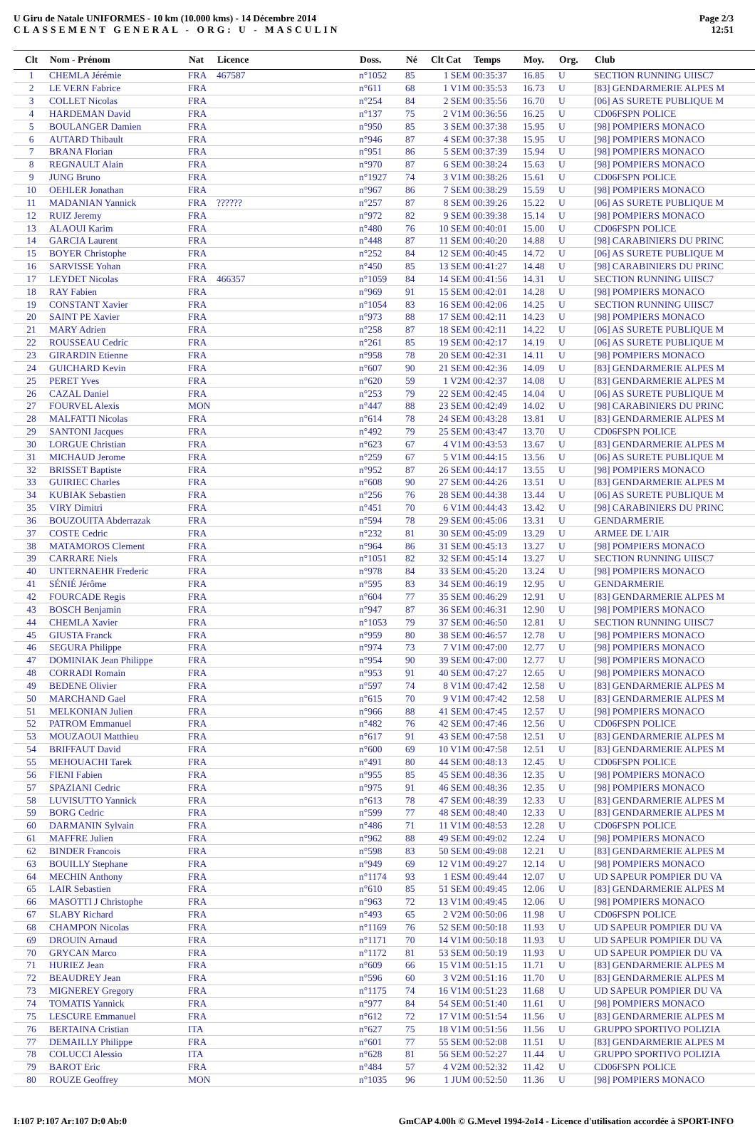U Giru de Natale UNIFORMES - 10 km (10.000 kms) - 14 Décembre 2014
CLASSEMENT GENERAL - ORG: U - MASCULIN
Page 2/3
12:51
| Clt | Nom - Prénom | Nat | Licence | Doss. | Né | Clt Cat | Temps | Moy. | Org. | Club |
| --- | --- | --- | --- | --- | --- | --- | --- | --- | --- | --- |
| 1 | CHEMLA Jérémie | FRA | 467587 | n°1052 | 85 | 1 SEM | 00:35:37 | 16.85 | U | SECTION RUNNING UIISC7 |
| 2 | LE VERN Fabrice | FRA | | n°611 | 68 | 1 V1M | 00:35:53 | 16.73 | U | [83] GENDARMERIE ALPES M |
| 3 | COLLET Nicolas | FRA | | n°254 | 84 | 2 SEM | 00:35:56 | 16.70 | U | [06] AS SURETE PUBLIQUE M |
| 4 | HARDEMAN David | FRA | | n°137 | 75 | 2 V1M | 00:36:56 | 16.25 | U | CD06FSPN POLICE |
| 5 | BOULANGER Damien | FRA | | n°950 | 85 | 3 SEM | 00:37:38 | 15.95 | U | [98] POMPIERS MONACO |
| 6 | AUTARD Thibault | FRA | | n°946 | 87 | 4 SEM | 00:37:38 | 15.95 | U | [98] POMPIERS MONACO |
| 7 | BRANA Florian | FRA | | n°951 | 86 | 5 SEM | 00:37:39 | 15.94 | U | [98] POMPIERS MONACO |
| 8 | REGNAULT Alain | FRA | | n°970 | 87 | 6 SEM | 00:38:24 | 15.63 | U | [98] POMPIERS MONACO |
| 9 | JUNG Bruno | FRA | | n°1927 | 74 | 3 V1M | 00:38:26 | 15.61 | U | CD06FSPN POLICE |
| 10 | OEHLER Jonathan | FRA | | n°967 | 86 | 7 SEM | 00:38:29 | 15.59 | U | [98] POMPIERS MONACO |
| 11 | MADANIAN Yannick | FRA | ?????? | n°257 | 87 | 8 SEM | 00:39:26 | 15.22 | U | [06] AS SURETE PUBLIQUE M |
| 12 | RUIZ Jeremy | FRA | | n°972 | 82 | 9 SEM | 00:39:38 | 15.14 | U | [98] POMPIERS MONACO |
| 13 | ALAOUI Karim | FRA | | n°480 | 76 | 10 SEM | 00:40:01 | 15.00 | U | CD06FSPN POLICE |
| 14 | GARCIA Laurent | FRA | | n°448 | 87 | 11 SEM | 00:40:20 | 14.88 | U | [98] CARABINIERS DU PRINC |
| 15 | BOYER Christophe | FRA | | n°252 | 84 | 12 SEM | 00:40:45 | 14.72 | U | [06] AS SURETE PUBLIQUE M |
| 16 | SARVISSE Yohan | FRA | | n°450 | 85 | 13 SEM | 00:41:27 | 14.48 | U | [98] CARABINIERS DU PRINC |
| 17 | LEYDET Nicolas | FRA | 466357 | n°1059 | 84 | 14 SEM | 00:41:56 | 14.31 | U | SECTION RUNNING UIISC7 |
| 18 | RAY Fabien | FRA | | n°969 | 91 | 15 SEM | 00:42:01 | 14.28 | U | [98] POMPIERS MONACO |
| 19 | CONSTANT Xavier | FRA | | n°1054 | 83 | 16 SEM | 00:42:06 | 14.25 | U | SECTION RUNNING UIISC7 |
| 20 | SAINT PE Xavier | FRA | | n°973 | 88 | 17 SEM | 00:42:11 | 14.23 | U | [98] POMPIERS MONACO |
| 21 | MARY Adrien | FRA | | n°258 | 87 | 18 SEM | 00:42:11 | 14.22 | U | [06] AS SURETE PUBLIQUE M |
| 22 | ROUSSEAU Cedric | FRA | | n°261 | 85 | 19 SEM | 00:42:17 | 14.19 | U | [06] AS SURETE PUBLIQUE M |
| 23 | GIRARDIN Etienne | FRA | | n°958 | 78 | 20 SEM | 00:42:31 | 14.11 | U | [98] POMPIERS MONACO |
| 24 | GUICHARD Kevin | FRA | | n°607 | 90 | 21 SEM | 00:42:36 | 14.09 | U | [83] GENDARMERIE ALPES M |
| 25 | PERET Yves | FRA | | n°620 | 59 | 1 V2M | 00:42:37 | 14.08 | U | [83] GENDARMERIE ALPES M |
| 26 | CAZAL Daniel | FRA | | n°253 | 79 | 22 SEM | 00:42:45 | 14.04 | U | [06] AS SURETE PUBLIQUE M |
| 27 | FOURVEL Alexis | MON | | n°447 | 88 | 23 SEM | 00:42:49 | 14.02 | U | [98] CARABINIERS DU PRINC |
| 28 | MALFATTI Nicolas | FRA | | n°614 | 78 | 24 SEM | 00:43:28 | 13.81 | U | [83] GENDARMERIE ALPES M |
| 29 | SANTONI Jacques | FRA | | n°492 | 79 | 25 SEM | 00:43:47 | 13.70 | U | CD06FSPN POLICE |
| 30 | LORGUE Christian | FRA | | n°623 | 67 | 4 V1M | 00:43:53 | 13.67 | U | [83] GENDARMERIE ALPES M |
| 31 | MICHAUD Jerome | FRA | | n°259 | 67 | 5 V1M | 00:44:15 | 13.56 | U | [06] AS SURETE PUBLIQUE M |
| 32 | BRISSET Baptiste | FRA | | n°952 | 87 | 26 SEM | 00:44:17 | 13.55 | U | [98] POMPIERS MONACO |
| 33 | GUIRIEC Charles | FRA | | n°608 | 90 | 27 SEM | 00:44:26 | 13.51 | U | [83] GENDARMERIE ALPES M |
| 34 | KUBIAK Sebastien | FRA | | n°256 | 76 | 28 SEM | 00:44:38 | 13.44 | U | [06] AS SURETE PUBLIQUE M |
| 35 | VIRY Dimitri | FRA | | n°451 | 70 | 6 V1M | 00:44:43 | 13.42 | U | [98] CARABINIERS DU PRINC |
| 36 | BOUZOUITA Abderrazak | FRA | | n°594 | 78 | 29 SEM | 00:45:06 | 13.31 | U | GENDARMERIE |
| 37 | COSTE Cedric | FRA | | n°232 | 81 | 30 SEM | 00:45:09 | 13.29 | U | ARMEE DE L'AIR |
| 38 | MATAMOROS Clement | FRA | | n°964 | 86 | 31 SEM | 00:45:13 | 13.27 | U | [98] POMPIERS MONACO |
| 39 | CARRARE Niels | FRA | | n°1051 | 82 | 32 SEM | 00:45:14 | 13.27 | U | SECTION RUNNING UIISC7 |
| 40 | UNTERNAEHR Frederic | FRA | | n°978 | 84 | 33 SEM | 00:45:20 | 13.24 | U | [98] POMPIERS MONACO |
| 41 | SÉNIÉ Jérôme | FRA | | n°595 | 83 | 34 SEM | 00:46:19 | 12.95 | U | GENDARMERIE |
| 42 | FOURCADE Regis | FRA | | n°604 | 77 | 35 SEM | 00:46:29 | 12.91 | U | [83] GENDARMERIE ALPES M |
| 43 | BOSCH Benjamin | FRA | | n°947 | 87 | 36 SEM | 00:46:31 | 12.90 | U | [98] POMPIERS MONACO |
| 44 | CHEMLA Xavier | FRA | | n°1053 | 79 | 37 SEM | 00:46:50 | 12.81 | U | SECTION RUNNING UIISC7 |
| 45 | GIUSTA Franck | FRA | | n°959 | 80 | 38 SEM | 00:46:57 | 12.78 | U | [98] POMPIERS MONACO |
| 46 | SEGURA Philippe | FRA | | n°974 | 73 | 7 V1M | 00:47:00 | 12.77 | U | [98] POMPIERS MONACO |
| 47 | DOMINIAK Jean Philippe | FRA | | n°954 | 90 | 39 SEM | 00:47:00 | 12.77 | U | [98] POMPIERS MONACO |
| 48 | CORRADI Romain | FRA | | n°953 | 91 | 40 SEM | 00:47:27 | 12.65 | U | [98] POMPIERS MONACO |
| 49 | BEDENE Olivier | FRA | | n°597 | 74 | 8 V1M | 00:47:42 | 12.58 | U | [83] GENDARMERIE ALPES M |
| 50 | MARCHAND Gael | FRA | | n°615 | 70 | 9 V1M | 00:47:42 | 12.58 | U | [83] GENDARMERIE ALPES M |
| 51 | MELKONIAN Julien | FRA | | n°966 | 88 | 41 SEM | 00:47:45 | 12.57 | U | [98] POMPIERS MONACO |
| 52 | PATROM Emmanuel | FRA | | n°482 | 76 | 42 SEM | 00:47:46 | 12.56 | U | CD06FSPN POLICE |
| 53 | MOUZAOUI Matthieu | FRA | | n°617 | 91 | 43 SEM | 00:47:58 | 12.51 | U | [83] GENDARMERIE ALPES M |
| 54 | BRIFFAUT David | FRA | | n°600 | 69 | 10 V1M | 00:47:58 | 12.51 | U | [83] GENDARMERIE ALPES M |
| 55 | MEHOUACHI Tarek | FRA | | n°491 | 80 | 44 SEM | 00:48:13 | 12.45 | U | CD06FSPN POLICE |
| 56 | FIENI Fabien | FRA | | n°955 | 85 | 45 SEM | 00:48:36 | 12.35 | U | [98] POMPIERS MONACO |
| 57 | SPAZIANI Cedric | FRA | | n°975 | 91 | 46 SEM | 00:48:36 | 12.35 | U | [98] POMPIERS MONACO |
| 58 | LUVISUTTO Yannick | FRA | | n°613 | 78 | 47 SEM | 00:48:39 | 12.33 | U | [83] GENDARMERIE ALPES M |
| 59 | BORG Cedric | FRA | | n°599 | 77 | 48 SEM | 00:48:40 | 12.33 | U | [83] GENDARMERIE ALPES M |
| 60 | DARMANIN Sylvain | FRA | | n°486 | 71 | 11 V1M | 00:48:53 | 12.28 | U | CD06FSPN POLICE |
| 61 | MAFFRE Julien | FRA | | n°962 | 88 | 49 SEM | 00:49:02 | 12.24 | U | [98] POMPIERS MONACO |
| 62 | BINDER Francois | FRA | | n°598 | 83 | 50 SEM | 00:49:08 | 12.21 | U | [83] GENDARMERIE ALPES M |
| 63 | BOUILLY Stephane | FRA | | n°949 | 69 | 12 V1M | 00:49:27 | 12.14 | U | [98] POMPIERS MONACO |
| 64 | MECHIN Anthony | FRA | | n°1174 | 93 | 1 ESM | 00:49:44 | 12.07 | U | UD SAPEUR POMPIER DU VA |
| 65 | LAIR Sebastien | FRA | | n°610 | 85 | 51 SEM | 00:49:45 | 12.06 | U | [83] GENDARMERIE ALPES M |
| 66 | MASOTTI J Christophe | FRA | | n°963 | 72 | 13 V1M | 00:49:45 | 12.06 | U | [98] POMPIERS MONACO |
| 67 | SLABY Richard | FRA | | n°493 | 65 | 2 V2M | 00:50:06 | 11.98 | U | CD06FSPN POLICE |
| 68 | CHAMPON Nicolas | FRA | | n°1169 | 76 | 52 SEM | 00:50:18 | 11.93 | U | UD SAPEUR POMPIER DU VA |
| 69 | DROUIN Arnaud | FRA | | n°1171 | 70 | 14 V1M | 00:50:18 | 11.93 | U | UD SAPEUR POMPIER DU VA |
| 70 | GRYCAN Marco | FRA | | n°1172 | 81 | 53 SEM | 00:50:19 | 11.93 | U | UD SAPEUR POMPIER DU VA |
| 71 | HURIEZ Jean | FRA | | n°609 | 66 | 15 V1M | 00:51:15 | 11.71 | U | [83] GENDARMERIE ALPES M |
| 72 | BEAUDREY Jean | FRA | | n°596 | 60 | 3 V2M | 00:51:16 | 11.70 | U | [83] GENDARMERIE ALPES M |
| 73 | MIGNEREY Gregory | FRA | | n°1175 | 74 | 16 V1M | 00:51:23 | 11.68 | U | UD SAPEUR POMPIER DU VA |
| 74 | TOMATIS Yannick | FRA | | n°977 | 84 | 54 SEM | 00:51:40 | 11.61 | U | [98] POMPIERS MONACO |
| 75 | LESCURE Emmanuel | FRA | | n°612 | 72 | 17 V1M | 00:51:54 | 11.56 | U | [83] GENDARMERIE ALPES M |
| 76 | BERTAINA Cristian | ITA | | n°627 | 75 | 18 V1M | 00:51:56 | 11.56 | U | GRUPPO SPORTIVO POLIZIA |
| 77 | DEMAILLY Philippe | FRA | | n°601 | 77 | 55 SEM | 00:52:08 | 11.51 | U | [83] GENDARMERIE ALPES M |
| 78 | COLUCCI Alessio | ITA | | n°628 | 81 | 56 SEM | 00:52:27 | 11.44 | U | GRUPPO SPORTIVO POLIZIA |
| 79 | BAROT Eric | FRA | | n°484 | 57 | 4 V2M | 00:52:32 | 11.42 | U | CD06FSPN POLICE |
| 80 | ROUZE Geoffrey | MON | | n°1035 | 96 | 1 JUM | 00:52:50 | 11.36 | U | [98] POMPIERS MONACO |
I:107 P:107 Ar:107 D:0 Ab:0 GmCAP 4.00h © G.Mevel 1994-2o14 - Licence d'utilisation accordée à SPORT-INFO